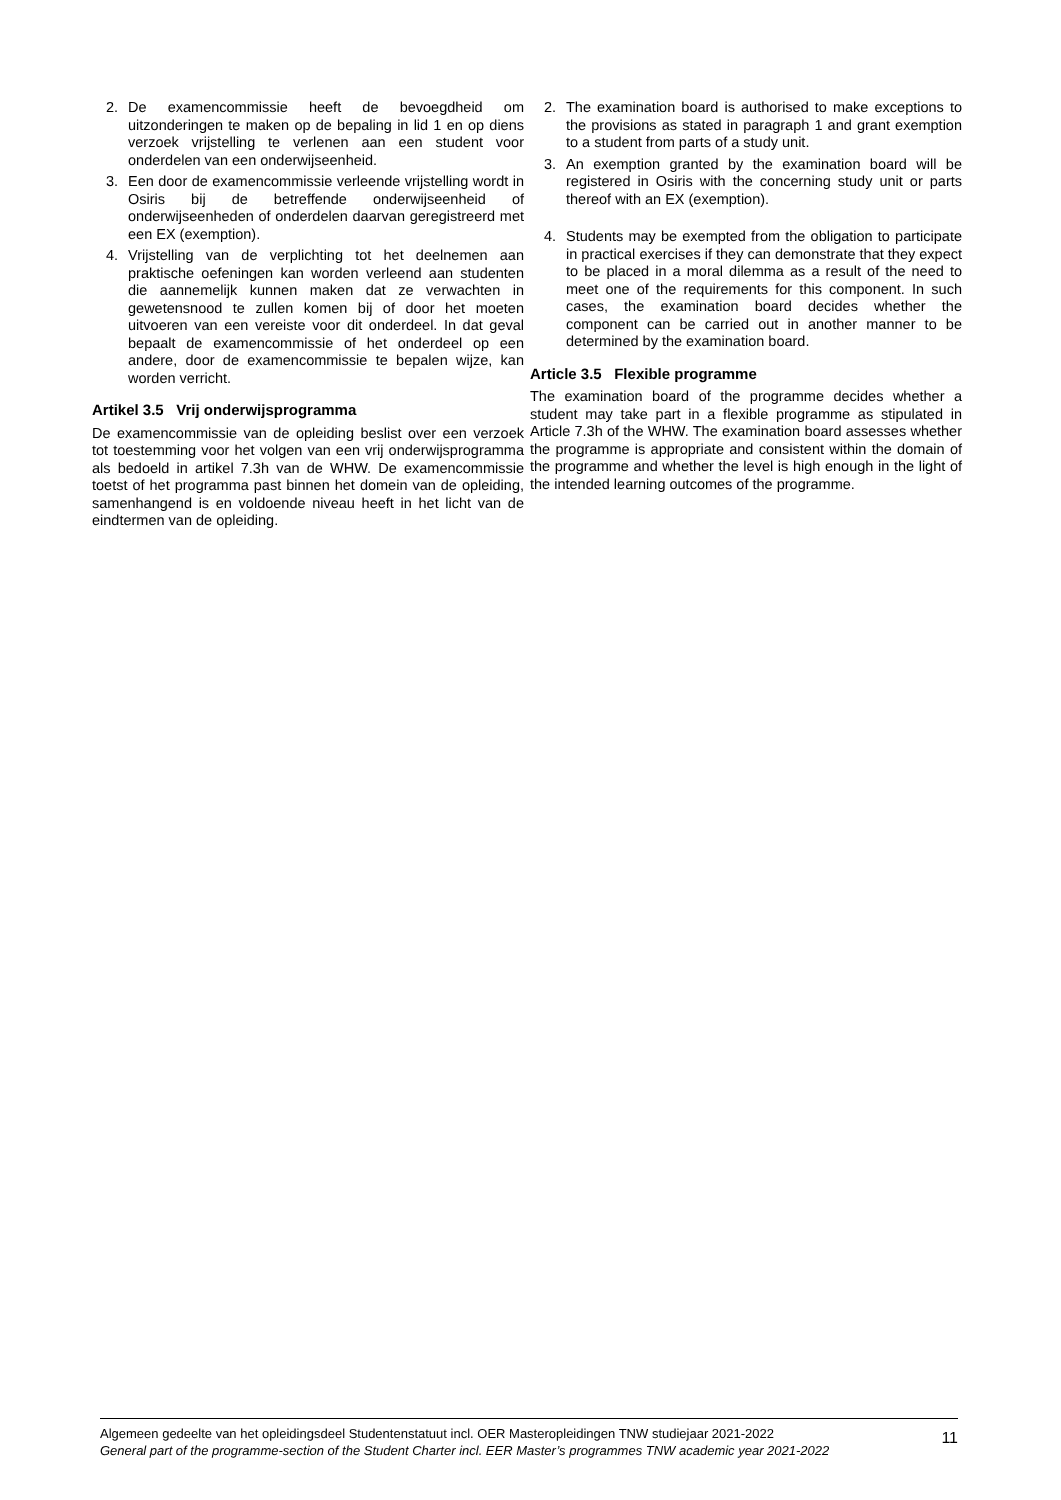2. De examencommissie heeft de bevoegdheid om uitzonderingen te maken op de bepaling in lid 1 en op diens verzoek vrijstelling te verlenen aan een student voor onderdelen van een onderwijseenheid.
3. Een door de examencommissie verleende vrijstelling wordt in Osiris bij de betreffende onderwijseenheid of onderwijseenheden of onderdelen daarvan geregistreerd met een EX (exemption).
4. Vrijstelling van de verplichting tot het deelnemen aan praktische oefeningen kan worden verleend aan studenten die aannemelijk kunnen maken dat ze verwachten in gewetensnood te zullen komen bij of door het moeten uitvoeren van een vereiste voor dit onderdeel. In dat geval bepaalt de examencommissie of het onderdeel op een andere, door de examencommissie te bepalen wijze, kan worden verricht.
Artikel 3.5 Vrij onderwijsprogramma
De examencommissie van de opleiding beslist over een verzoek tot toestemming voor het volgen van een vrij onderwijsprogramma als bedoeld in artikel 7.3h van de WHW. De examencommissie toetst of het programma past binnen het domein van de opleiding, samenhangend is en voldoende niveau heeft in het licht van de eindtermen van de opleiding.
2. The examination board is authorised to make exceptions to the provisions as stated in paragraph 1 and grant exemption to a student from parts of a study unit.
3. An exemption granted by the examination board will be registered in Osiris with the concerning study unit or parts thereof with an EX (exemption).
4. Students may be exempted from the obligation to participate in practical exercises if they can demonstrate that they expect to be placed in a moral dilemma as a result of the need to meet one of the requirements for this component. In such cases, the examination board decides whether the component can be carried out in another manner to be determined by the examination board.
Article 3.5 Flexible programme
The examination board of the programme decides whether a student may take part in a flexible programme as stipulated in Article 7.3h of the WHW. The examination board assesses whether the programme is appropriate and consistent within the domain of the programme and whether the level is high enough in the light of the intended learning outcomes of the programme.
Algemeen gedeelte van het opleidingsdeel Studentenstatuut incl. OER Masteropleidingen TNW studiejaar 2021-2022
General part of the programme-section of the Student Charter incl. EER Master’s programmes TNW academic year 2021-2022
11